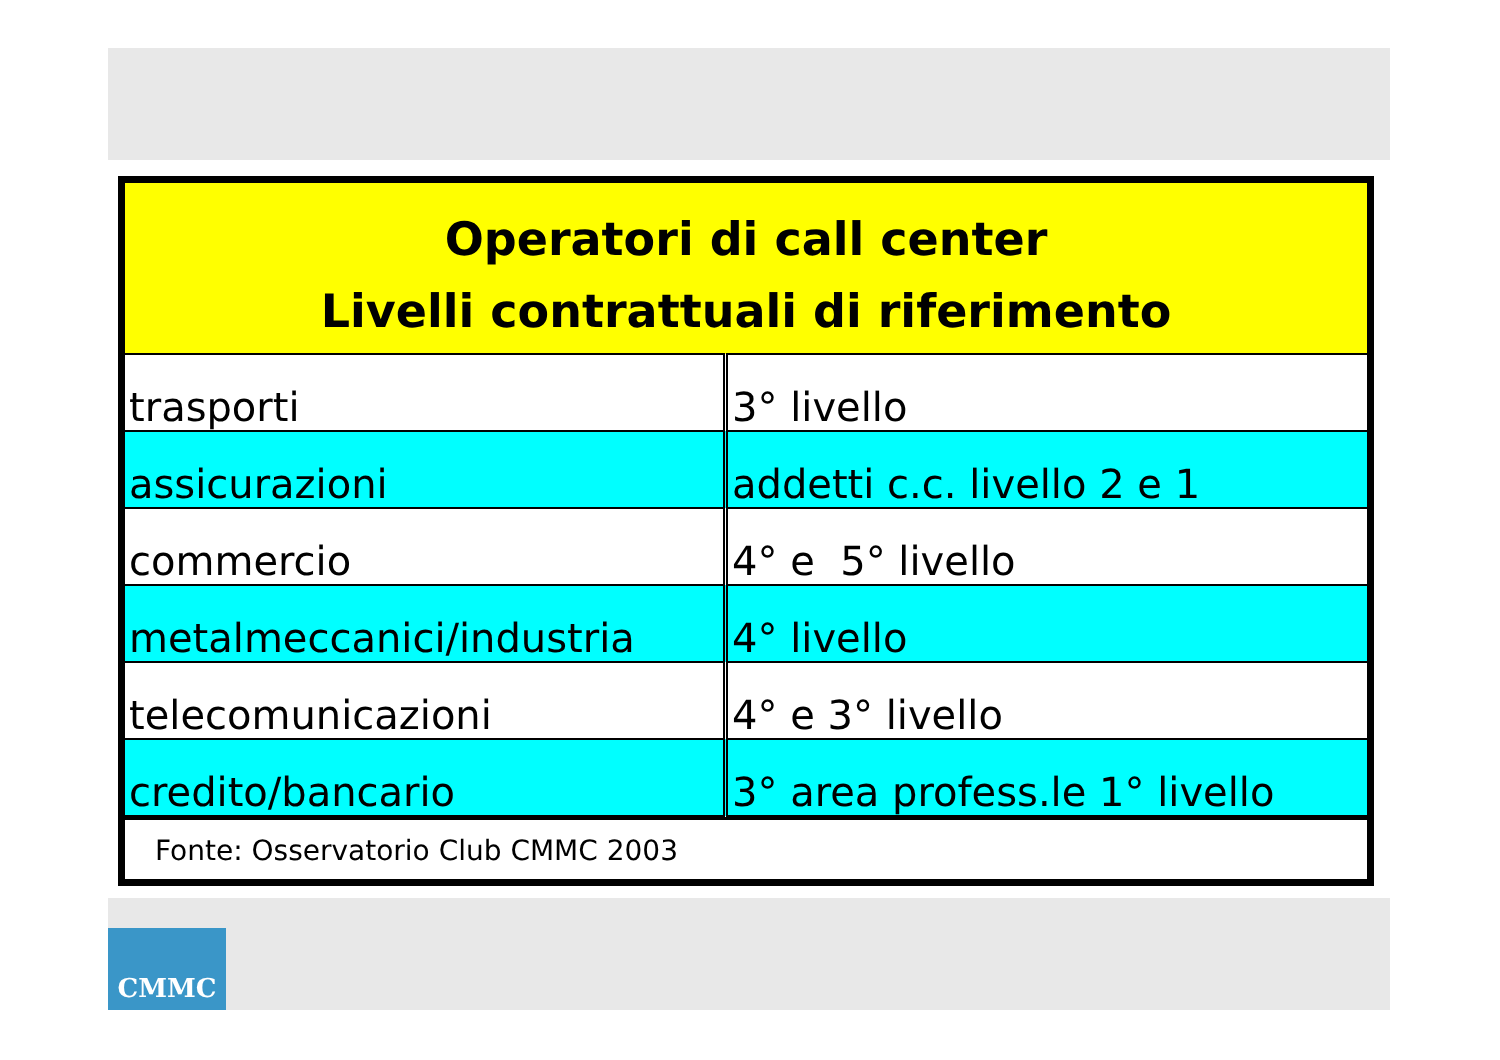| Operatori di call center Livelli contrattuali di riferimento | |
| --- | --- |
| trasporti | 3° livello |
| assicurazioni | addetti c.c. livello 2 e 1 |
| commercio | 4° e 5° livello |
| metalmeccanici/industria | 4° livello |
| telecomunicazioni | 4° e 3° livello |
| credito/bancario | 3° area profess.le 1° livello |
Fonte: Osservatorio Club CMMC 2003
CMMC